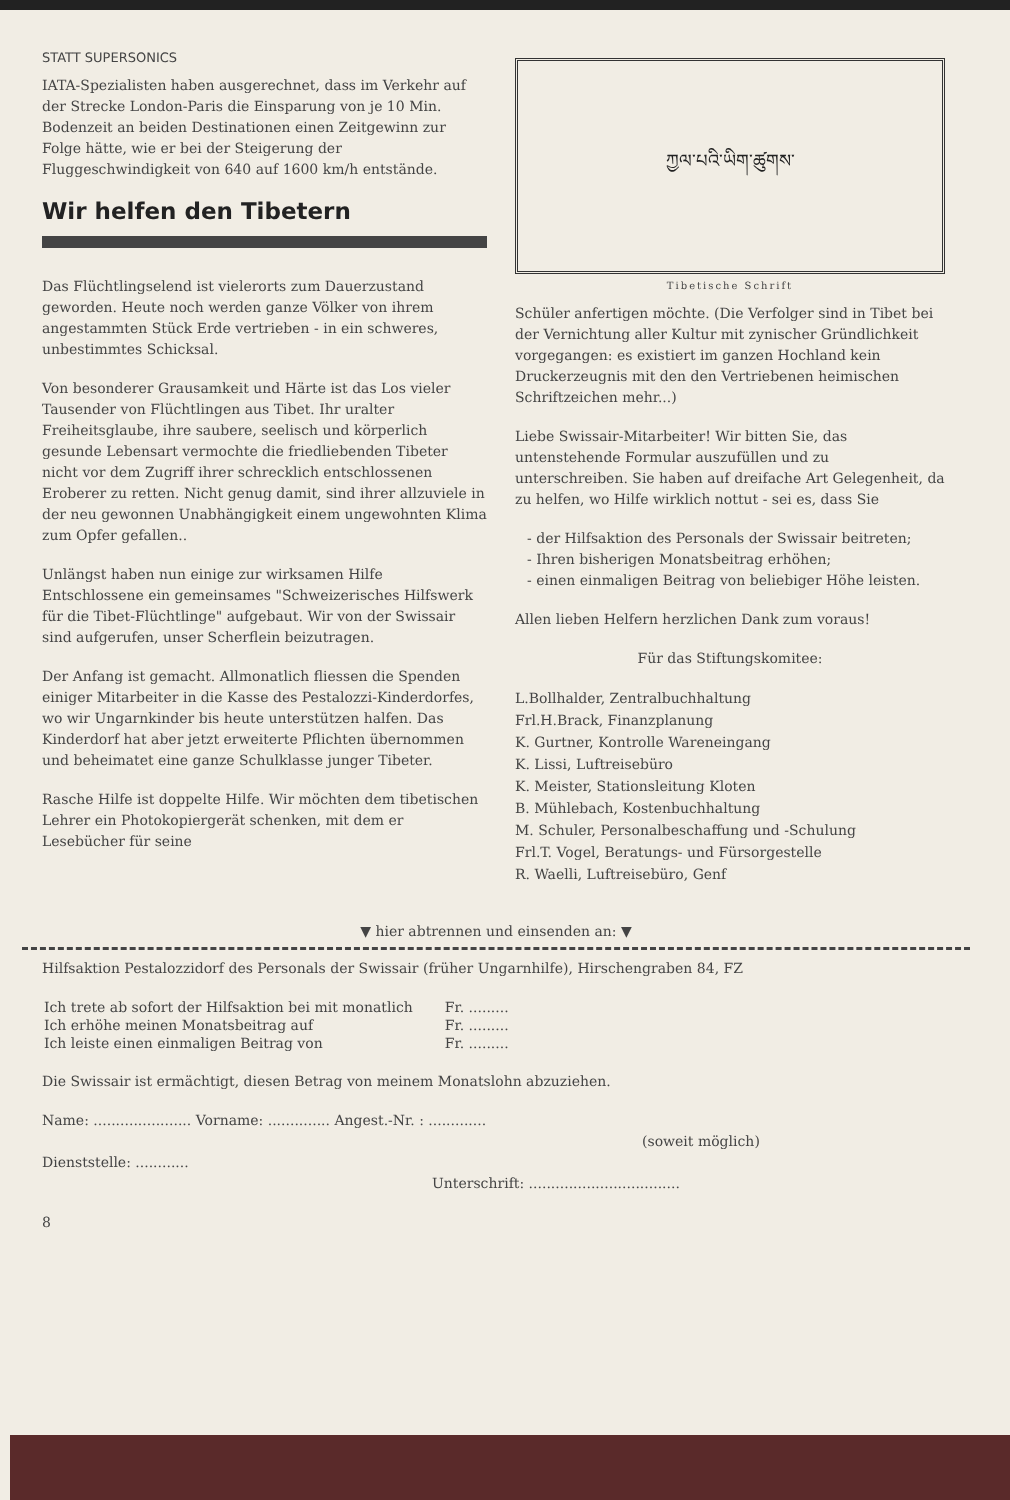STATT SUPERSONICS
IATA-Spezialisten haben ausgerechnet, dass im Verkehr auf der Strecke London-Paris die Einsparung von je 10 Min. Bodenzeit an beiden Destinationen einen Zeitgewinn zur Folge hätte, wie er bei der Steigerung der Fluggeschwindigkeit von 640 auf 1600 km/h entstände.
Wir helfen den Tibetern
Das Flüchtlingselend ist vielerorts zum Dauerzustand geworden. Heute noch werden ganze Völker von ihrem angestammten Stück Erde vertrieben - in ein schweres, unbestimmtes Schicksal.
Von besonderer Grausamkeit und Härte ist das Los vieler Tausender von Flüchtlingen aus Tibet. Ihr uralter Freiheitsglaube, ihre saubere, seelisch und körperlich gesunde Lebensart vermochte die friedliebenden Tibeter nicht vor dem Zugriff ihrer schrecklich entschlossenen Eroberer zu retten. Nicht genug damit, sind ihrer allzuviele in der neu gewonnen Unabhängigkeit einem ungewohnten Klima zum Opfer gefallen..
Unlängst haben nun einige zur wirksamen Hilfe Entschlossene ein gemeinsames "Schweizerisches Hilfswerk für die Tibet-Flüchtlinge" aufgebaut. Wir von der Swissair sind aufgerufen, unser Scherflein beizutragen.
Der Anfang ist gemacht. Allmonatlich fliessen die Spenden einiger Mitarbeiter in die Kasse des Pestalozzi-Kinderdorfes, wo wir Ungarnkinder bis heute unterstützen halfen. Das Kinderdorf hat aber jetzt erweiterte Pflichten übernommen und beheimatet eine ganze Schulklasse junger Tibeter.
Rasche Hilfe ist doppelte Hilfe. Wir möchten dem tibetischen Lehrer ein Photokopiergerät schenken, mit dem er Lesebücher für seine
ཀྱལ་པའི་ཡིག་ཚུགས་
Tibetische Schrift
Schüler anfertigen möchte. (Die Verfolger sind in Tibet bei der Vernichtung aller Kultur mit zynischer Gründlichkeit vorgegangen: es existiert im ganzen Hochland kein Druckerzeugnis mit den den Vertriebenen heimischen Schriftzeichen mehr...)
Liebe Swissair-Mitarbeiter! Wir bitten Sie, das untenstehende Formular auszufüllen und zu unterschreiben. Sie haben auf dreifache Art Gelegenheit, da zu helfen, wo Hilfe wirklich nottut - sei es, dass Sie
- der Hilfsaktion des Personals der Swissair beitreten;
- Ihren bisherigen Monatsbeitrag erhöhen;
- einen einmaligen Beitrag von beliebiger Höhe leisten.
Allen lieben Helfern herzlichen Dank zum voraus!
Für das Stiftungskomitee:
L.Bollhalder, Zentralbuchhaltung
Frl.H.Brack, Finanzplanung
K. Gurtner, Kontrolle Wareneingang
K. Lissi, Luftreisebüro
K. Meister, Stationsleitung Kloten
B. Mühlebach, Kostenbuchhaltung
M. Schuler, Personalbeschaffung und -Schulung
Frl.T. Vogel, Beratungs- und Fürsorgestelle
R. Waelli, Luftreisebüro, Genf
▼ hier abtrennen und einsenden an: ▼
Hilfsaktion Pestalozzidorf des Personals der Swissair (früher Ungarnhilfe), Hirschengraben 84, FZ
| Ich trete ab sofort der Hilfsaktion bei mit monatlich | Fr. ......... |
| Ich erhöhe meinen Monatsbeitrag auf | Fr. ......... |
| Ich leiste einen einmaligen Beitrag von | Fr. ......... |
Die Swissair ist ermächtigt, diesen Betrag von meinem Monatslohn abzuziehen.
Name: ...................... Vorname: .............. Angest.-Nr. : .............
(soweit möglich)
Dienststelle: ............
Unterschrift: ..................................
8